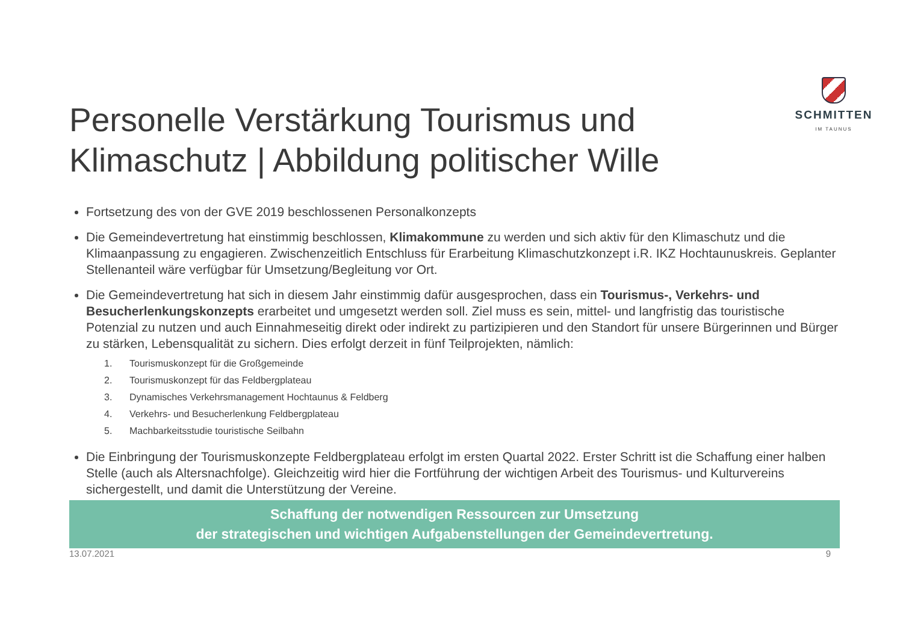Personelle Verstärkung Tourismus und
Klimaschutz | Abbildung politischer Wille
SCHMITTEN
IM TAUNUS
Fortsetzung des von der GVE 2019 beschlossenen Personalkonzepts
Die Gemeindevertretung hat einstimmig beschlossen, Klimakommune zu werden und sich aktiv für den Klimaschutz und die Klimaanpassung zu engagieren. Zwischenzeitlich Entschluss für Erarbeitung Klimaschutzkonzept i.R. IKZ Hochtaunuskreis. Geplanter Stellenanteil wäre verfügbar für Umsetzung/Begleitung vor Ort.
Die Gemeindevertretung hat sich in diesem Jahr einstimmig dafür ausgesprochen, dass ein Tourismus-, Verkehrs- und Besucherlenkungskonzepts erarbeitet und umgesetzt werden soll. Ziel muss es sein, mittel- und langfristig das touristische Potenzial zu nutzen und auch Einnahmeseitig direkt oder indirekt zu partizipieren und den Standort für unsere Bürgerinnen und Bürger zu stärken, Lebensqualität zu sichern. Dies erfolgt derzeit in fünf Teilprojekten, nämlich:
1. Tourismuskonzept für die Großgemeinde
2. Tourismuskonzept für das Feldbergplateau
3. Dynamisches Verkehrsmanagement Hochtaunus & Feldberg
4. Verkehrs- und Besucherlenkung Feldbergplateau
5. Machbarkeitsstudie touristische Seilbahn
Die Einbringung der Tourismuskonzepte Feldbergplateau erfolgt im ersten Quartal 2022. Erster Schritt ist die Schaffung einer halben Stelle (auch als Altersnachfolge). Gleichzeitig wird hier die Fortführung der wichtigen Arbeit des Tourismus- und Kulturvereins sichergestellt, und damit die Unterstützung der Vereine.
Schaffung der notwendigen Ressourcen zur Umsetzung
der strategischen und wichtigen Aufgabenstellungen der Gemeindevertretung.
13.07.2021 9